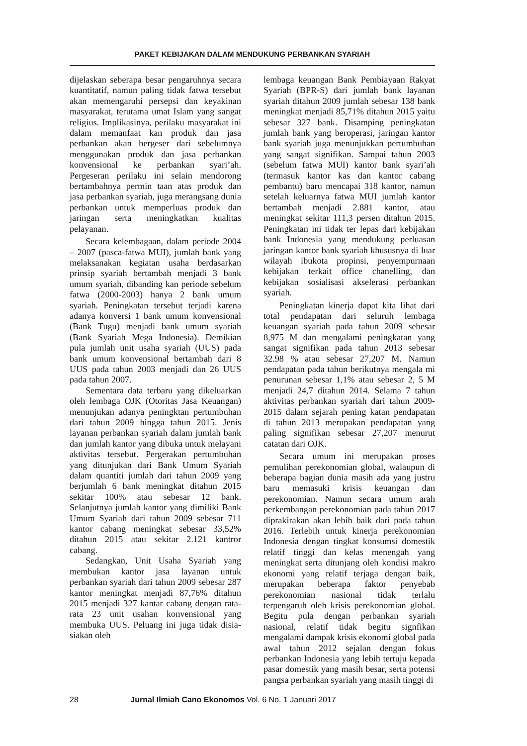PAKET KEBIJAKAN DALAM MENDUKUNG PERBANKAN SYARIAH
dijelaskan seberapa besar pengaruhnya secara kuantitatif, namun paling tidak fatwa tersebut akan memengaruhi persepsi dan keyakinan masyarakat, terutama umat Islam yang sangat religius. Implikasinya, perilaku masyarakat ini dalam memanfaat kan produk dan jasa perbankan akan bergeser dari sebelumnya menggunakan produk dan jasa perbankan konvensional ke perbankan syari’ah. Pergeseran perilaku ini selain mendorong bertambahnya permin taan atas produk dan jasa perbankan syariah, juga merangsang dunia perbankan untuk memperluas produk dan jaringan serta meningkatkan kualitas pelayanan.
Secara kelembagaan, dalam periode 2004 – 2007 (pasca-fatwa MUI), jumlah bank yang melaksanakan kegiatan usaha berdasarkan prinsip syariah bertambah menjadi 3 bank umum syariah, dibanding kan periode sebelum fatwa (2000-2003) hanya 2 bank umum syariah. Peningkatan tersebut terjadi karena adanya konversi 1 bank umum konvensional (Bank Tugu) menjadi bank umum syariah (Bank Syariah Mega Indonesia). Demikian pula jumlah unit usaha syariah (UUS) pada bank umum konvensional bertambah dari 8 UUS pada tahun 2003 menjadi dan 26 UUS pada tahun 2007.
Sementara data terbaru yang dikeluarkan oleh lembaga OJK (Otoritas Jasa Keuangan) menunjukan adanya peningktan pertumbuhan dari tahun 2009 hingga tahun 2015. Jenis layanan perbankan syariah dalam jumlah bank dan jumlah kantor yang dibuka untuk melayani aktivitas tersebut. Pergerakan pertumbuhan yang ditunjukan dari Bank Umum Syariah dalam quantiti jumlah dari tahun 2009 yang berjumlah 6 bank meningkat ditahun 2015 sekitar 100% atau sebesar 12 bank. Selanjutnya jumlah kantor yang dimiliki Bank Umum Syariah dari tahun 2009 sebesar 711 kantor cabang meningkat sebesar 33,52% ditahun 2015 atau sekitar 2.121 kantror cabang.
Sedangkan, Unit Usaha Syariah yang membukan kantor jasa layanan untuk perbankan syariah dari tahun 2009 sebesar 287 kantor meningkat menjadi 87,76% ditahun 2015 menjadi 327 kantar cabang dengan rata-rata 23 unit usahan konvensional yang membuka UUS. Peluang ini juga tidak disia-siakan oleh
lembaga keuangan Bank Pembiayaan Rakyat Syariah (BPR-S) dari jumlah bank layanan syariah ditahun 2009 jumlah sebesar 138 bank meningkat menjadi 85,71% ditahun 2015 yaitu sebesar 327 bank. Disamping peningkatan jumlah bank yang beroperasi, jaringan kantor bank syariah juga menunjukkan pertumbuhan yang sangat signifikan. Sampai tahun 2003 (sebelum fatwa MUI) kantor bank syari’ah (termasuk kantor kas dan kantor cabang pembantu) baru mencapai 318 kantor, namun setelah keluarnya fatwa MUI jumlah kantor bertambah menjadi 2.881 kantor, atau meningkat sekitar 111,3 persen ditahun 2015. Peningkatan ini tidak ter lepas dari kebijakan bank Indonesia yang mendukung perluasan jaringan kantor bank syariah khususnya di luar wilayah ibukota propinsi, penyempurnaan kebijakan terkait office chanelling, dan kebijakan sosialisasi akselerasi perbankan syariah.
Peningkatan kinerja dapat kita lihat dari total pendapatan dari seluruh lembaga keuangan syariah pada tahun 2009 sebesar 8,975 M dan mengalami peningkatan yang sangat signifikan pada tahun 2013 sebesar 32.98 % atau sebesar 27,207 M. Namun pendapatan pada tahun berikutnya mengala mi penurunan sebesar 1,1% atau sebesar 2, 5 M menjadi 24,7 ditahun 2014. Selama 7 tahun aktivitas perbankan syariah dari tahun 2009-2015 dalam sejarah pening katan pendapatan di tahun 2013 merupakan pendapatan yang paling signifikan sebesar 27,207 menurut catatan dari OJK.
Secara umum ini merupakan proses pemulihan perekonomian global, walaupun di beberapa bagian dunia masih ada yang justru baru memasuki krisis keuangan dan perekonomian. Namun secara umum arah perkembangan perekonomian pada tahun 2017 diprakirakan akan lebih baik dari pada tahun 2016. Terlebih untuk kinerja perekonomian Indonesia dengan tingkat konsumsi domestik relatif tinggi dan kelas menengah yang meningkat serta ditunjang oleh kondisi makro ekonomi yang relatif terjaga dengan baik, merupakan beberapa faktor penyebab perekonomian nasional tidak terlalu terpengaruh oleh krisis perekonomian global. Begitu pula dengan perbankan syariah nasional, relatif tidak begitu signfikan mengalami dampak krisis ekonomi global pada awal tahun 2012 sejalan dengan fokus perbankan Indonesia yang lebih tertuju kepada pasar domestik yang masih besar, serta potensi pangsa perbankan syariah yang masih tinggi di
28 Jurnal Ilmiah Cano Ekonomos Vol. 6 No. 1 Januari 2017